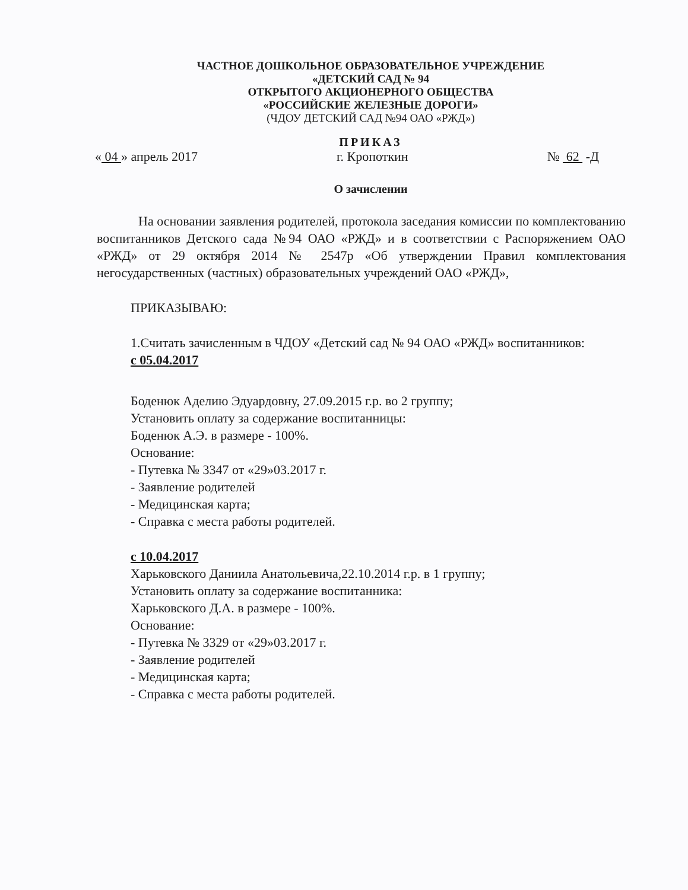ЧАСТНОЕ ДОШКОЛЬНОЕ ОБРАЗОВАТЕЛЬНОЕ УЧРЕЖДЕНИЕ
«ДЕТСКИЙ САД № 94
ОТКРЫТОГО АКЦИОНЕРНОГО ОБЩЕСТВА
«РОССИЙСКИЕ ЖЕЛЕЗНЫЕ ДОРОГИ»
(ЧДОУ ДЕТСКИЙ САД №94 ОАО «РЖД»)
ПРИКАЗ
« 04 » апрель 2017 г. Кропоткин № 62 -Д
О зачислении
На основании заявления родителей, протокола заседания комиссии по комплектованию воспитанников Детского сада №94 ОАО «РЖД» и в соответствии с Распоряжением ОАО «РЖД» от 29 октября 2014 № 2547р «Об утверждении Правил комплектования негосударственных (частных) образовательных учреждений ОАО «РЖД»,
ПРИКАЗЫВАЮ:
1.Считать зачисленным в ЧДОУ «Детский сад № 94 ОАО «РЖД» воспитанников:
с 05.04.2017
Боденюк Аделию Эдуардовну, 27.09.2015 г.р. во 2 группу;
Установить оплату за содержание воспитанницы:
Боденюк А.Э. в размере - 100%.
Основание:
- Путевка № 3347 от «29»03.2017 г.
- Заявление родителей
- Медицинская карта;
- Справка с места работы родителей.
с 10.04.2017
Харьковского Даниила Анатольевича,22.10.2014 г.р. в 1 группу;
Установить оплату за содержание воспитанника:
Харьковского Д.А. в размере - 100%.
Основание:
- Путевка № 3329 от «29»03.2017 г.
- Заявление родителей
- Медицинская карта;
- Справка с места работы родителей.